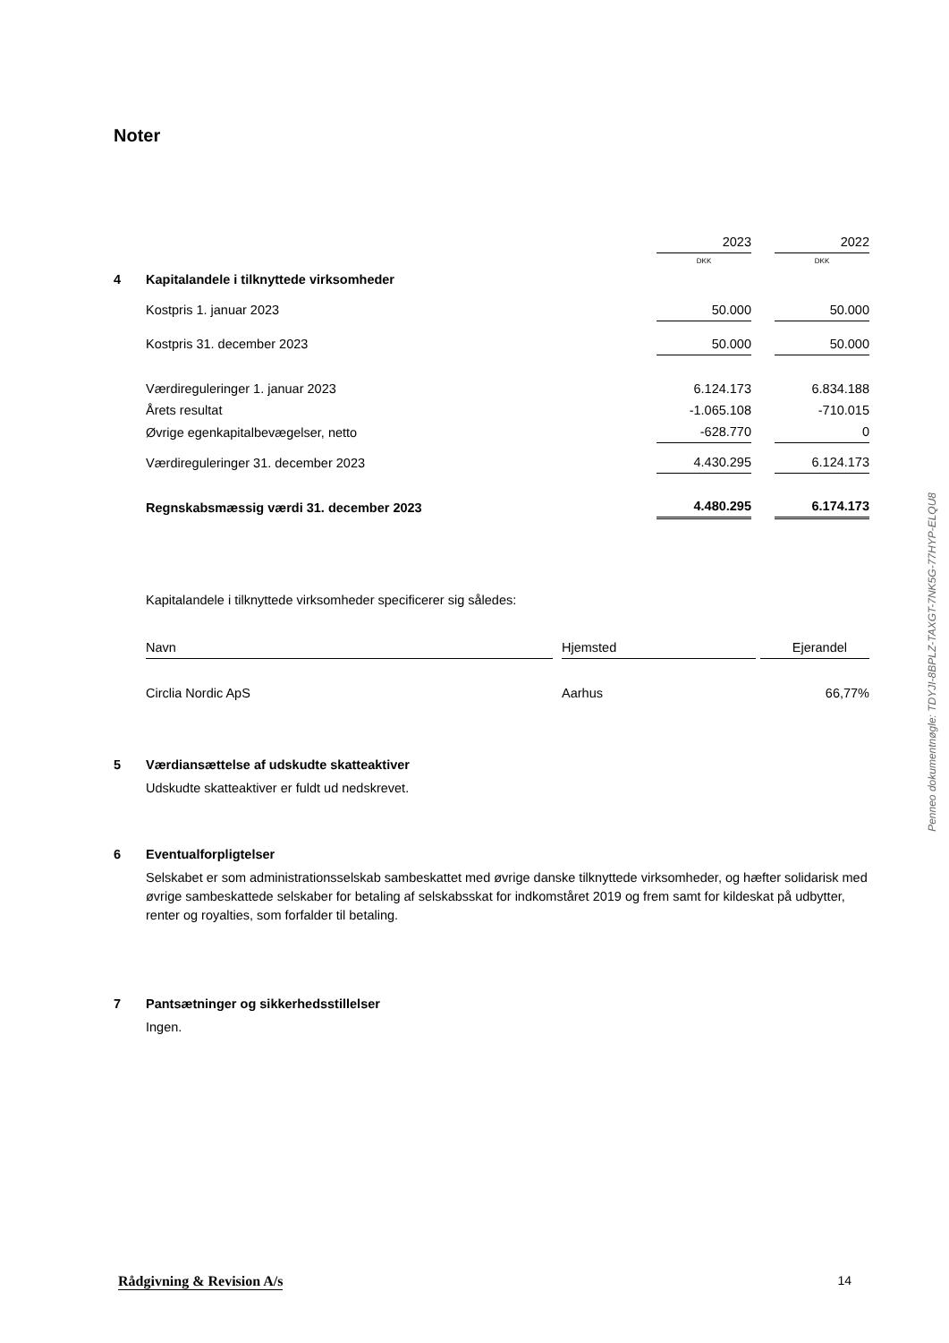Noter
| | | 2023 | | 2022 |
| | | DKK | | DKK |
| 4 | Kapitalandele i tilknyttede virksomheder | | | |
| | Kostpris 1. januar 2023 | 50.000 | | 50.000 |
| | Kostpris 31. december 2023 | 50.000 | | 50.000 |
| | Værdireguleringer 1. januar 2023 | 6.124.173 | | 6.834.188 |
| | Årets resultat | -1.065.108 | | -710.015 |
| | Øvrige egenkapitalbevægelser, netto | -628.770 | | 0 |
| | Værdireguleringer 31. december 2023 | 4.430.295 | | 6.124.173 |
| | Regnskabsmæssig værdi 31. december 2023 | 4.480.295 | | 6.174.173 |
Kapitalandele i tilknyttede virksomheder specificerer sig således:
| Navn | | Hjemsted | | Ejerandel |
| Circlia Nordic ApS | | Aarhus | | 66,77% |
5 Værdiansættelse af udskudte skatteaktiver
Udskudte skatteaktiver er fuldt ud nedskrevet.
6 Eventualforpligtelser
Selskabet er som administrationsselskab sambeskattet med øvrige danske tilknyttede virksomheder, og hæfter solidarisk med øvrige sambeskattede selskaber for betaling af selskabsskat for indkomståret 2019 og frem samt for kildeskat på udbytter, renter og royalties, som forfalder til betaling.
7 Pantsætninger og sikkerhedsstillelser
Ingen.
Penneo dokumentnøgle: TDYJI-8BPLZ-TAXGT-7NK5G-77HYP-ELQU8
Rådgivning & Revision A/s 14